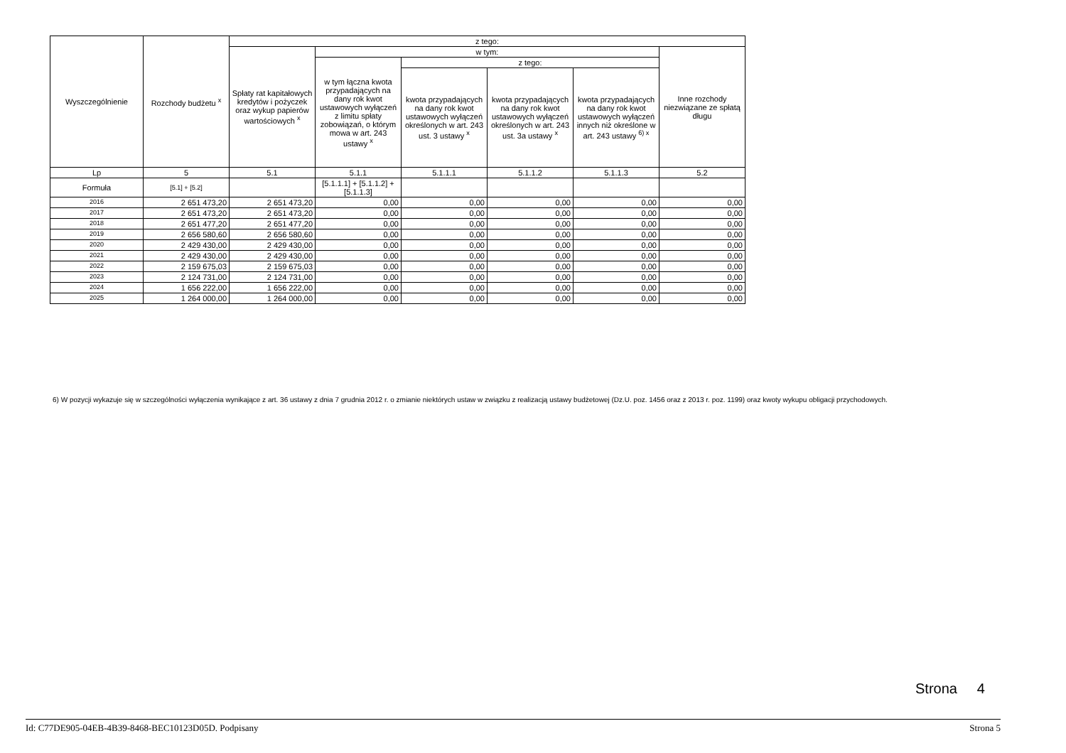| Wyszczególnienie | Rozchody budżetu <sup>x</sup> | z tego: | | | | | |
| --- | --- | --- | --- | --- | --- | --- | --- |
| | | Spłaty rat kapitałowych kredytów i pożyczek oraz wykup papierów wartościowych <sup>x</sup> | w tym: | | | | Inne rozchody niezwiązane ze spłatą długu |
| | | | w tym łączna kwota przypadających na dany rok kwot ustawowych wyłączeń z limitu spłaty zobowiązań, o którym mowa w art. 243 ustawy <sup>x</sup> | z tego: | | | |
| | | | | kwota przypadających na dany rok kwot ustawowych wyłączeń określonych w art. 243 ust. 3 ustawy <sup>x</sup> | kwota przypadających na dany rok kwot ustawowych wyłączeń określonych w art. 243 ust. 3a ustawy <sup>x</sup> | kwota przypadających na dany rok kwot ustawowych wyłączeń innych niż określone w art. 243 ustawy <sup>6) x</sup> | |
| Lp | 5 | 5.1 | 5.1.1 | 5.1.1.1 | 5.1.1.2 | 5.1.1.3 | 5.2 |
| Formuła | [5.1] + [5.2] | | [5.1.1.1] + [5.1.1.2] + [5.1.1.3] | | | | |
| 2016 | 2 651 473,20 | 2 651 473,20 | 0,00 | 0,00 | 0,00 | 0,00 | 0,00 |
| 2017 | 2 651 473,20 | 2 651 473,20 | 0,00 | 0,00 | 0,00 | 0,00 | 0,00 |
| 2018 | 2 651 477,20 | 2 651 477,20 | 0,00 | 0,00 | 0,00 | 0,00 | 0,00 |
| 2019 | 2 656 580,60 | 2 656 580,60 | 0,00 | 0,00 | 0,00 | 0,00 | 0,00 |
| 2020 | 2 429 430,00 | 2 429 430,00 | 0,00 | 0,00 | 0,00 | 0,00 | 0,00 |
| 2021 | 2 429 430,00 | 2 429 430,00 | 0,00 | 0,00 | 0,00 | 0,00 | 0,00 |
| 2022 | 2 159 675,03 | 2 159 675,03 | 0,00 | 0,00 | 0,00 | 0,00 | 0,00 |
| 2023 | 2 124 731,00 | 2 124 731,00 | 0,00 | 0,00 | 0,00 | 0,00 | 0,00 |
| 2024 | 1 656 222,00 | 1 656 222,00 | 0,00 | 0,00 | 0,00 | 0,00 | 0,00 |
| 2025 | 1 264 000,00 | 1 264 000,00 | 0,00 | 0,00 | 0,00 | 0,00 | 0,00 |
6) W pozycji wykazuje się w szczególności wyłączenia wynikające z art. 36 ustawy z dnia 7 grudnia 2012 r. o zmianie niektórych ustaw w związku z realizacją ustawy budżetowej (Dz.U. poz. 1456 oraz z 2013 r. poz. 1199) oraz kwoty wykupu obligacji przychodowych.
Strona 4
Id: C77DE905-04EB-4B39-8468-BEC10123D05D. Podpisany Strona 5